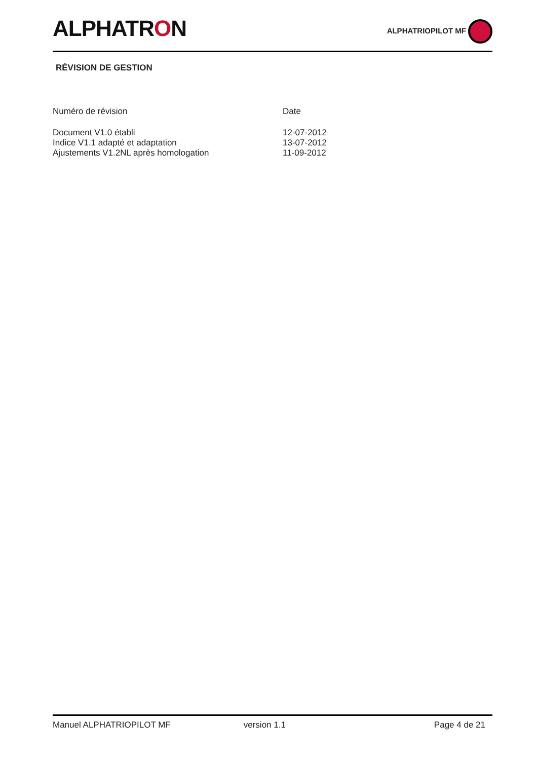ALPHATRON
ALPHATRIOPILOT MF
RÉVISION DE GESTION
| Numéro de révision | Date |
| --- | --- |
| Document V1.0 établi | 12-07-2012 |
| Indice V1.1 adapté et adaptation | 13-07-2012 |
| Ajustements V1.2NL après homologation | 11-09-2012 |
Manuel ALPHATRIOPILOT MF version 1.1 Page 4 de 21